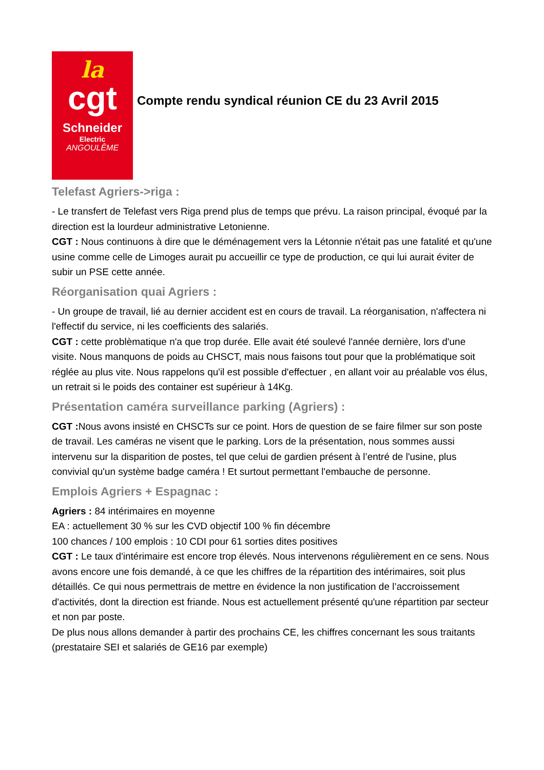la
cgt
Schneider
Electric
ANGOULÊME
Compte rendu syndical réunion CE du 23 Avril 2015
Telefast Agriers->riga :
- Le transfert de Telefast vers Riga prend plus de temps que prévu. La raison principal, évoqué par la direction est la lourdeur administrative Letonienne.
CGT : Nous continuons à dire que le déménagement vers la Létonnie n'était pas une fatalité et qu'une usine comme celle de Limoges aurait pu accueillir ce type de production, ce qui lui aurait éviter de subir un PSE cette année.
Réorganisation quai Agriers :
- Un groupe de travail, lié au dernier accident est en cours de travail. La réorganisation, n'affectera ni l'effectif du service, ni les coefficients des salariés.
CGT : cette problèmatique n'a que trop durée. Elle avait été soulevé l'année dernière, lors d'une visite. Nous manquons de poids au CHSCT, mais nous faisons tout pour que la problématique soit réglée au plus vite. Nous rappelons qu'il est possible d'effectuer , en allant voir au préalable vos élus, un retrait si le poids des container est supérieur à 14Kg.
Présentation caméra surveillance parking (Agriers) :
CGT : Nous avons insisté en CHSCTs sur ce point. Hors de question de se faire filmer sur son poste de travail. Les caméras ne visent que le parking. Lors de la présentation, nous sommes aussi intervenu sur la disparition de postes, tel que celui de gardien présent à l’entré de l'usine, plus convivial qu'un système badge caméra ! Et surtout permettant l'embauche de personne.
Emplois Agriers + Espagnac :
Agriers : 84 intérimaires en moyenne
EA : actuellement 30 % sur les CVD objectif 100 % fin décembre
100 chances / 100 emplois : 10 CDI pour 61 sorties dites positives
CGT : Le taux d'intérimaire est encore trop élevés. Nous intervenons régulièrement en ce sens. Nous avons encore une fois demandé, à ce que les chiffres de la répartition des intérimaires, soit plus détaillés. Ce qui nous permettrais de mettre en évidence la non justification de l’accroissement d'activités, dont la direction est friande. Nous est actuellement présenté qu'une répartition par secteur et non par poste.
De plus nous allons demander à partir des prochains CE, les chiffres concernant les sous traitants (prestataire SEI et salariés de GE16 par exemple)